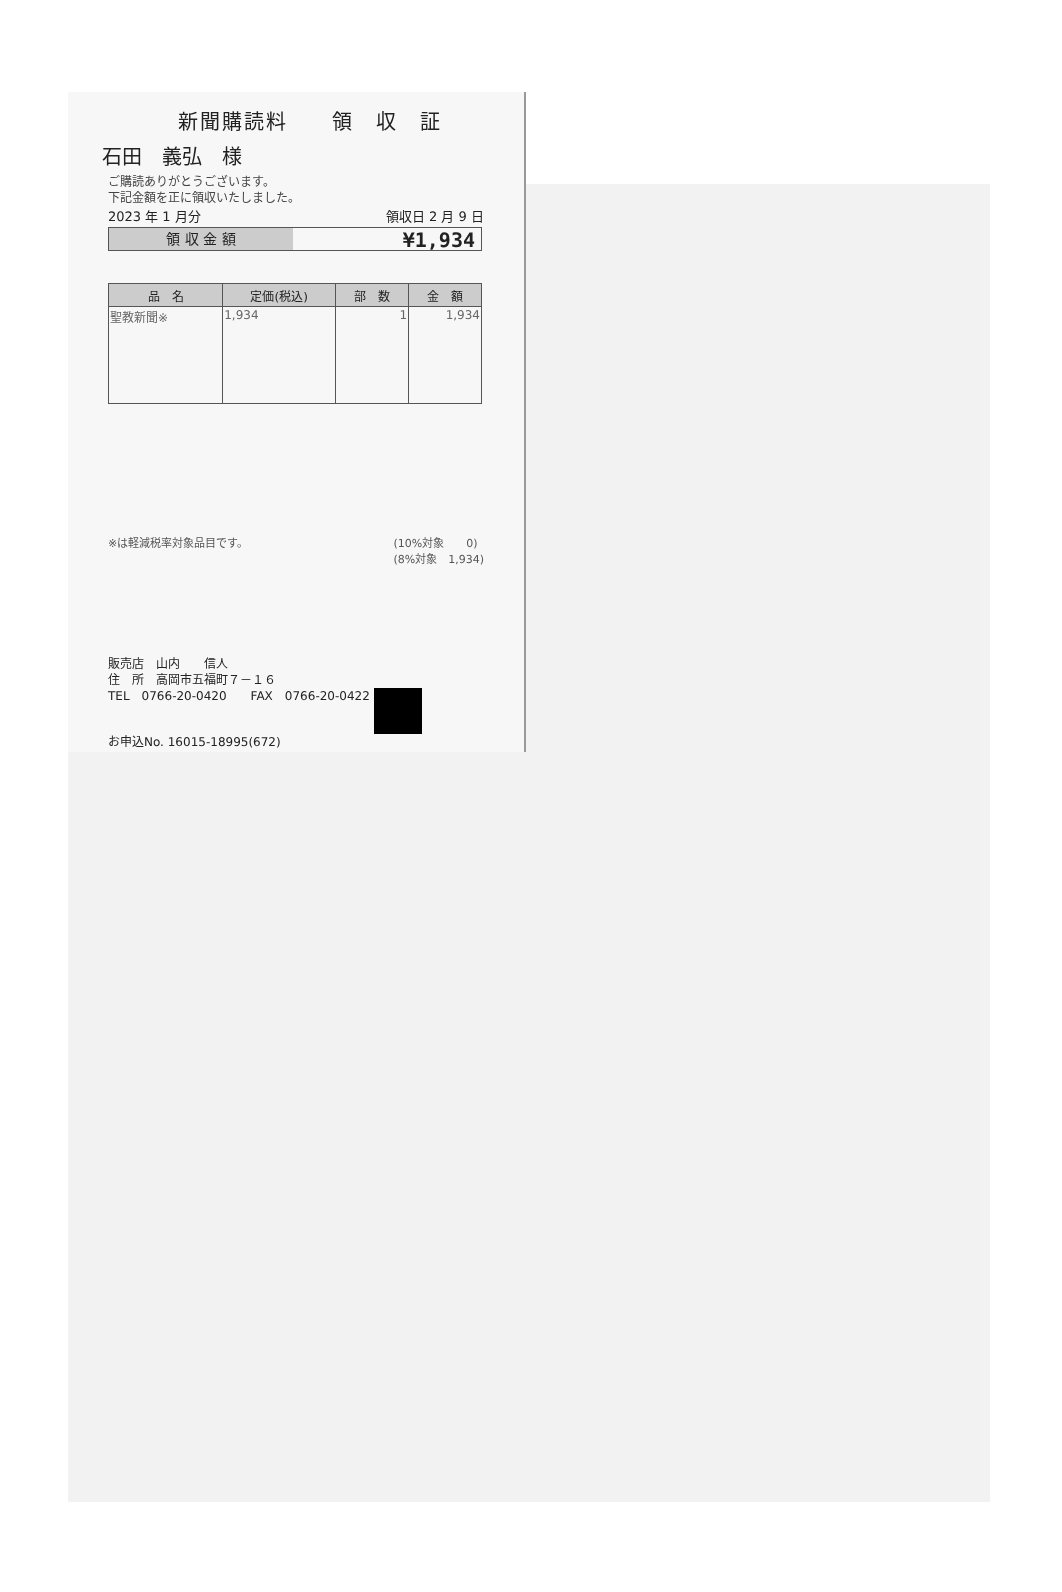新聞購読料　　領　収　証
石田　義弘　様
ご購読ありがとうございます。
下記金額を正に領収いたしました。
2023 年 1 月分 領収日 2 月 9 日
領 収 金 額
¥1,934
| 品 名 | 定価(税込) | 部 数 | 金 額 |
| --- | --- | --- | --- |
| 聖教新聞※ | 1,934 | 1 | 1,934 |
※は軽減税率対象品目です。 (10%対象　　0)
(8%対象　1,934)
販売店　山内　　信人
住　所　高岡市五福町７－１６
TEL　0766-20-0420　　FAX　0766-20-0422
お申込No. 16015-18995(672)